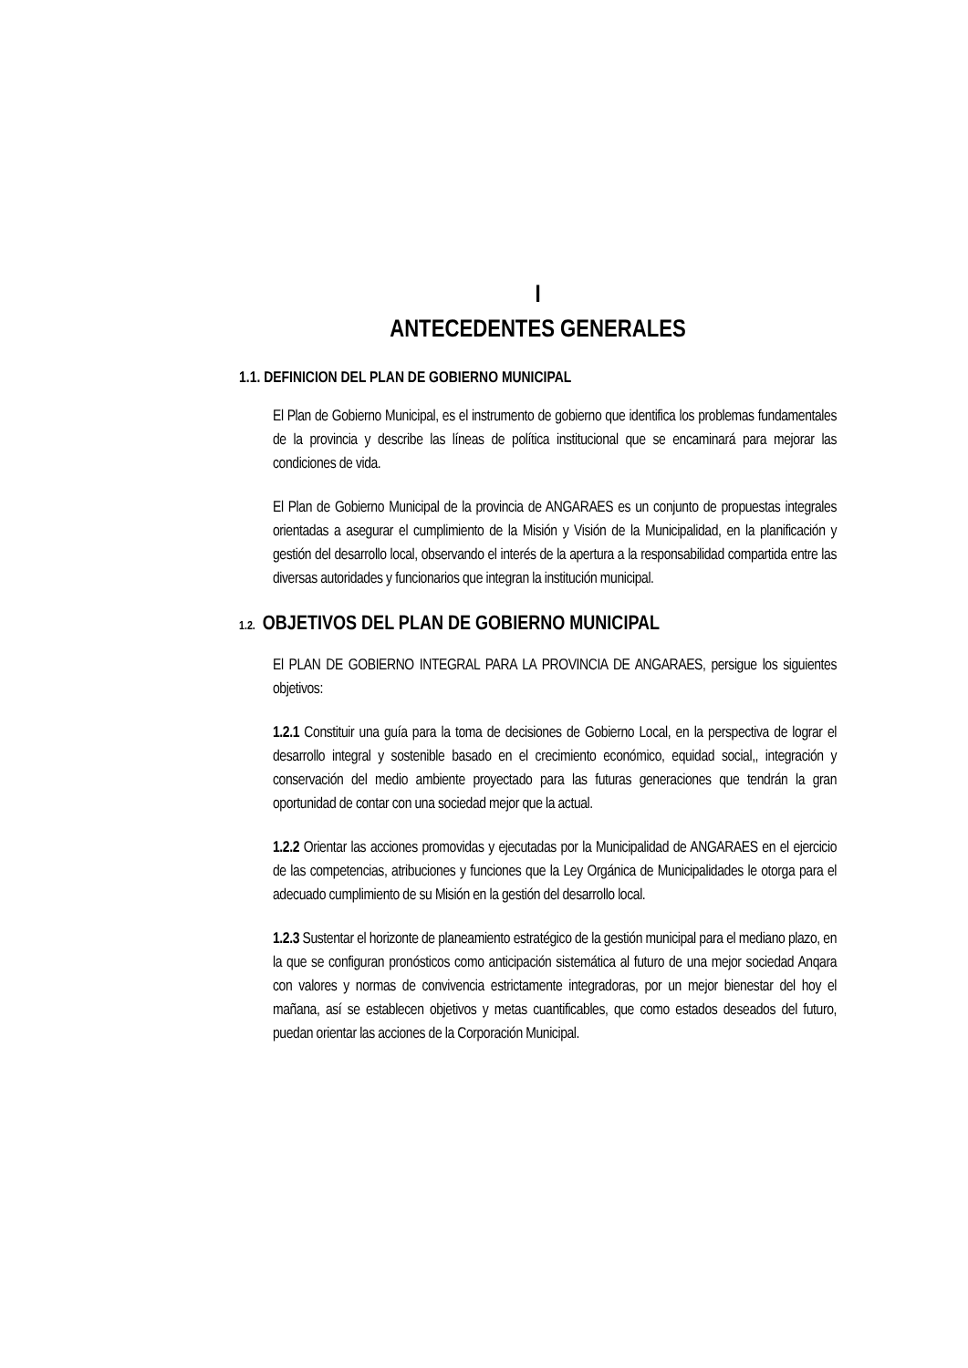I
ANTECEDENTES GENERALES
1.1. DEFINICION DEL PLAN DE GOBIERNO MUNICIPAL
El Plan de Gobierno Municipal, es el instrumento de gobierno que identifica los problemas fundamentales de la provincia y describe las líneas de política institucional que se encaminará para mejorar las condiciones de vida.
El Plan de Gobierno Municipal de la provincia de ANGARAES es un conjunto de propuestas integrales orientadas a asegurar el cumplimiento de la Misión y Visión de la Municipalidad, en la planificación y gestión del desarrollo local, observando el interés de la apertura a la responsabilidad compartida entre las diversas autoridades y funcionarios que integran la institución municipal.
1.2. OBJETIVOS DEL PLAN DE GOBIERNO MUNICIPAL
El PLAN DE GOBIERNO INTEGRAL PARA LA PROVINCIA DE ANGARAES, persigue los siguientes objetivos:
1.2.1 Constituir una guía para la toma de decisiones de Gobierno Local, en la perspectiva de lograr el desarrollo integral y sostenible basado en el crecimiento económico, equidad social,, integración y conservación del medio ambiente proyectado para las futuras generaciones que tendrán la gran oportunidad de contar con una sociedad mejor que la actual.
1.2.2 Orientar las acciones promovidas y ejecutadas por la Municipalidad de ANGARAES en el ejercicio de las competencias, atribuciones y funciones que la Ley Orgánica de Municipalidades le otorga para el adecuado cumplimiento de su Misión en la gestión del desarrollo local.
1.2.3 Sustentar el horizonte de planeamiento estratégico de la gestión municipal para el mediano plazo, en la que se configuran pronósticos como anticipación sistemática al futuro de una mejor sociedad Anqara con valores y normas de convivencia estrictamente integradoras, por un mejor bienestar del hoy el mañana, así se establecen objetivos y metas cuantificables, que como estados deseados del futuro, puedan orientar las acciones de la Corporación Municipal.